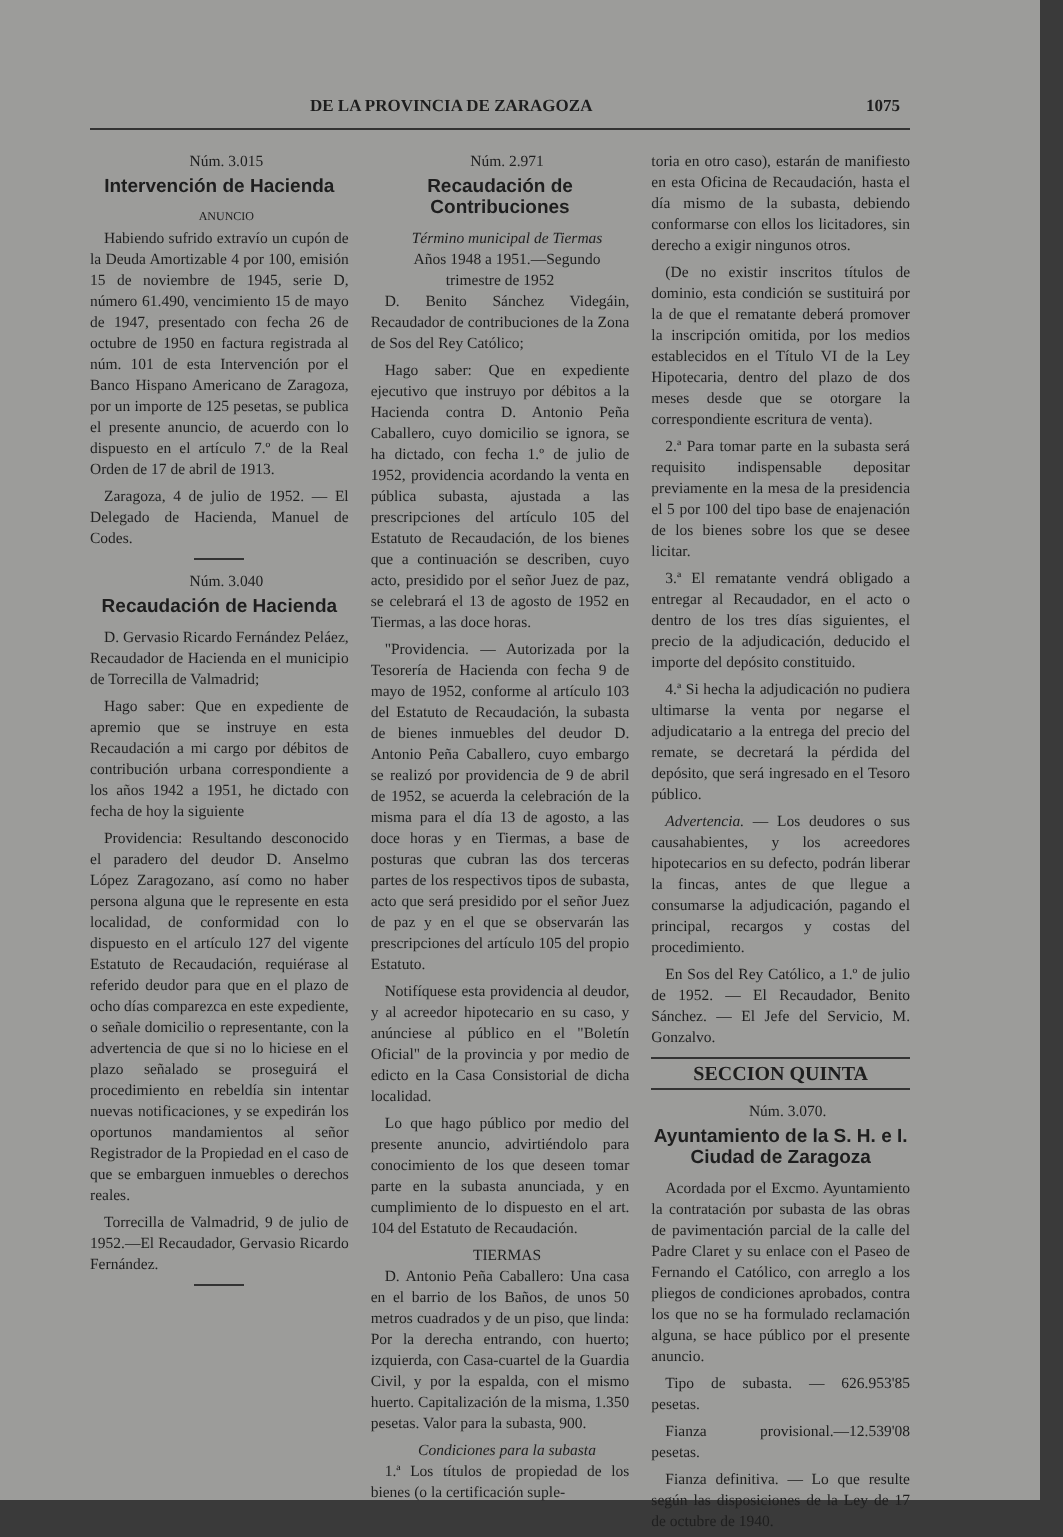DE LA PROVINCIA DE ZARAGOZA 1075
Núm. 3.015
Intervención de Hacienda
ANUNCIO
Habiendo sufrido extravío un cupón de la Deuda Amortizable 4 por 100, emisión 15 de noviembre de 1945, serie D, número 61.490, vencimiento 15 de mayo de 1947, presentado con fecha 26 de octubre de 1950 en factura registrada al núm. 101 de esta Intervención por el Banco Hispano Americano de Zaragoza, por un importe de 125 pesetas, se publica el presente anuncio, de acuerdo con lo dispuesto en el artículo 7.º de la Real Orden de 17 de abril de 1913.
Zaragoza, 4 de julio de 1952. — El Delegado de Hacienda, Manuel de Codes.
Núm. 3.040
Recaudación de Hacienda
D. Gervasio Ricardo Fernández Peláez, Recaudador de Hacienda en el municipio de Torrecilla de Valmadrid;
Hago saber: Que en expediente de apremio que se instruye en esta Recaudación a mi cargo por débitos de contribución urbana correspondiente a los años 1942 a 1951, he dictado con fecha de hoy la siguiente
Providencia: Resultando desconocido el paradero del deudor D. Anselmo López Zaragozano, así como no haber persona alguna que le represente en esta localidad, de conformidad con lo dispuesto en el artículo 127 del vigente Estatuto de Recaudación, requiérase al referido deudor para que en el plazo de ocho días comparezca en este expediente, o señale domicilio o representante, con la advertencia de que si no lo hiciese en el plazo señalado se proseguirá el procedimiento en rebeldía sin intentar nuevas notificaciones, y se expedirán los oportunos mandamientos al señor Registrador de la Propiedad en el caso de que se embarguen inmuebles o derechos reales.
Torrecilla de Valmadrid, 9 de julio de 1952.—El Recaudador, Gervasio Ricardo Fernández.
Núm. 2.971
Recaudación de Contribuciones
Término municipal de Tiermas
Años 1948 a 1951.—Segundo trimestre de 1952
D. Benito Sánchez Videgáin, Recaudador de contribuciones de la Zona de Sos del Rey Católico;
Hago saber: Que en expediente ejecutivo que instruyo por débitos a la Hacienda contra D. Antonio Peña Caballero, cuyo domicilio se ignora, se ha dictado, con fecha 1.º de julio de 1952, providencia acordando la venta en pública subasta, ajustada a las prescripciones del artículo 105 del Estatuto de Recaudación, de los bienes que a continuación se describen, cuyo acto, presidido por el señor Juez de paz, se celebrará el 13 de agosto de 1952 en Tiermas, a las doce horas.
"Providencia. — Autorizada por la Tesorería de Hacienda con fecha 9 de mayo de 1952, conforme al artículo 103 del Estatuto de Recaudación, la subasta de bienes inmuebles del deudor D. Antonio Peña Caballero, cuyo embargo se realizó por providencia de 9 de abril de 1952, se acuerda la celebración de la misma para el día 13 de agosto, a las doce horas y en Tiermas, a base de posturas que cubran las dos terceras partes de los respectivos tipos de subasta, acto que será presidido por el señor Juez de paz y en el que se observarán las prescripciones del artículo 105 del propio Estatuto.
Notifíquese esta providencia al deudor, y al acreedor hipotecario en su caso, y anúnciese al público en el "Boletín Oficial" de la provincia y por medio de edicto en la Casa Consistorial de dicha localidad.
Lo que hago público por medio del presente anuncio, advirtiéndolo para conocimiento de los que deseen tomar parte en la subasta anunciada, y en cumplimiento de lo dispuesto en el art. 104 del Estatuto de Recaudación.
TIERMAS
D. Antonio Peña Caballero: Una casa en el barrio de los Baños, de unos 50 metros cuadrados y de un piso, que linda: Por la derecha entrando, con huerto; izquierda, con Casa-cuartel de la Guardia Civil, y por la espalda, con el mismo huerto. Capitalización de la misma, 1.350 pesetas. Valor para la subasta, 900.
Condiciones para la subasta
1.ª Los títulos de propiedad de los bienes (o la certificación suple-
toria en otro caso), estarán de manifiesto en esta Oficina de Recaudación, hasta el día mismo de la subasta, debiendo conformarse con ellos los licitadores, sin derecho a exigir ningunos otros.
(De no existir inscritos títulos de dominio, esta condición se sustituirá por la de que el rematante deberá promover la inscripción omitida, por los medios establecidos en el Título VI de la Ley Hipotecaria, dentro del plazo de dos meses desde que se otorgare la correspondiente escritura de venta).
2.ª Para tomar parte en la subasta será requisito indispensable depositar previamente en la mesa de la presidencia el 5 por 100 del tipo base de enajenación de los bienes sobre los que se desee licitar.
3.ª El rematante vendrá obligado a entregar al Recaudador, en el acto o dentro de los tres días siguientes, el precio de la adjudicación, deducido el importe del depósito constituido.
4.ª Si hecha la adjudicación no pudiera ultimarse la venta por negarse el adjudicatario a la entrega del precio del remate, se decretará la pérdida del depósito, que será ingresado en el Tesoro público.
Advertencia. — Los deudores o sus causahabientes, y los acreedores hipotecarios en su defecto, podrán liberar la fincas, antes de que llegue a consumarse la adjudicación, pagando el principal, recargos y costas del procedimiento.
En Sos del Rey Católico, a 1.º de julio de 1952. — El Recaudador, Benito Sánchez. — El Jefe del Servicio, M. Gonzalvo.
SECCION QUINTA
Núm. 3.070.
Ayuntamiento de la S. H. e I. Ciudad de Zaragoza
Acordada por el Excmo. Ayuntamiento la contratación por subasta de las obras de pavimentación parcial de la calle del Padre Claret y su enlace con el Paseo de Fernando el Católico, con arreglo a los pliegos de condiciones aprobados, contra los que no se ha formulado reclamación alguna, se hace público por el presente anuncio.
Tipo de subasta. — 626.953'85 pesetas.
Fianza provisional.—12.539'08 pesetas.
Fianza definitiva. — Lo que resulte según las disposiciones de la Ley de 17 de octubre de 1940.